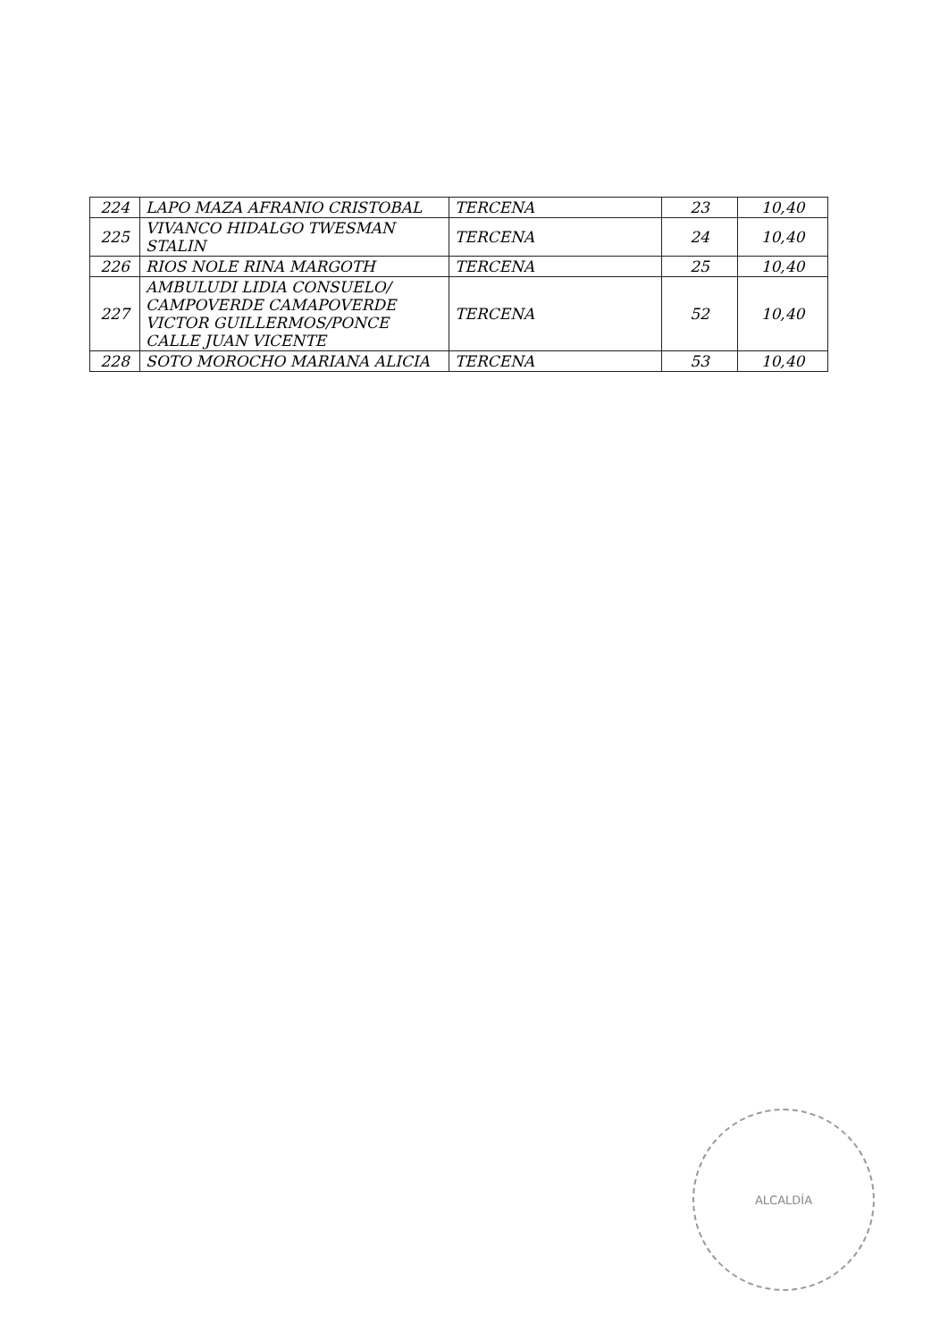| 224 | LAPO MAZA AFRANIO CRISTOBAL | TERCENA | 23 | 10,40 |
| 225 | VIVANCO HIDALGO TWESMAN STALIN | TERCENA | 24 | 10,40 |
| 226 | RIOS NOLE RINA MARGOTH | TERCENA | 25 | 10,40 |
| 227 | AMBULUDI LIDIA CONSUELO/ CAMPOVERDE CAMAPOVERDE VICTOR GUILLERMOS/PONCE CALLE JUAN VICENTE | TERCENA | 52 | 10,40 |
| 228 | SOTO MOROCHO MARIANA ALICIA | TERCENA | 53 | 10,40 |
ALCALDÍA